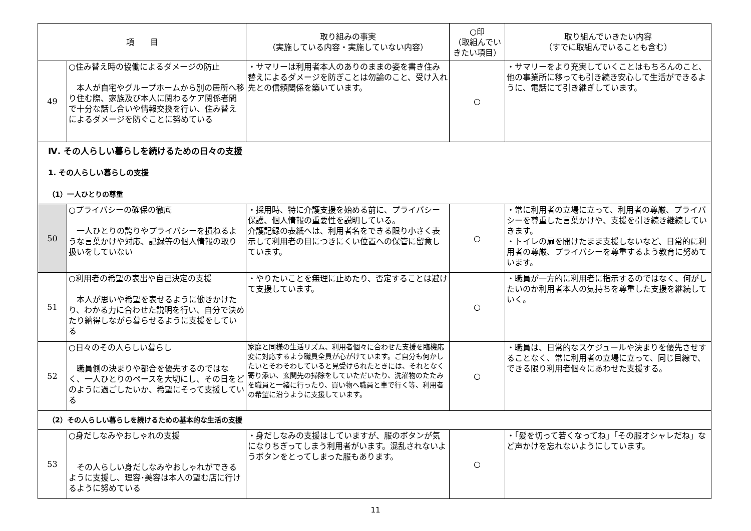| 項 目 | | 取り組みの事実 （実施している内容・実施していない内容） | ○印 （取組んでいきたい項目） | 取り組んでいきたい内容 （すでに取組んでいることも含む） |
| --- | --- | --- | --- | --- |
| 49 | ○住み替え時の協働によるダメージの防止 本人が自宅やグループホームから別の居所へ移り住む際、家族及び本人に関わるケア関係者間で十分な話し合いや情報交換を行い、住み替えによるダメージを防ぐことに努めている | ・サマリーは利用者本人のありのままの姿を書き住み替えによるダメージを防ぎことは勿論のこと、受け入れ先との信頼関係を築いています。 | ○ | ・サマリーをより充実していくことはもちろんのこと、他の事業所に移っても引き続き安心して生活ができるように、電話にて引き継ぎしています。 |
| Ⅳ. その人らしい暮らしを続けるための日々の支援 1. その人らしい暮らしの支援 （1）一人ひとりの尊重 | | | | |
| 50 | ○プライバシーの確保の徹底 一人ひとりの誇りやプライバシーを損ねるような言葉かけや対応、記録等の個人情報の取り扱いをしていない | ・採用時、特に介護支援を始める前に、プライバシー保護、個人情報の重要性を説明している。 介護記録の表紙へは、利用者名をできる限り小さく表示して利用者の目につきにくい位置への保管に留意しています。 | ○ | ・常に利用者の立場に立って、利用者の尊厳、プライバシーを尊重した言葉かけや、支援を引き続き継続していきます。 ・トイレの扉を開けたまま支援しないなど、日常的に利用者の尊厳、プライバシーを尊重するよう教育に努めています。 |
| 51 | ○利用者の希望の表出や自己決定の支援 本人が思いや希望を表せるように働きかけたり、わかる力に合わせた説明を行い、自分で決めたり納得しながら暮らせるように支援をしている | ・やりたいことを無理に止めたり、否定することは避けて支援しています。 | ○ | ・職員が一方的に利用者に指示するのではなく、何がしたいのか利用者本人の気持ちを尊重した支援を継続していく。 |
| 52 | ○日々のその人らしい暮らし 職員側の決まりや都合を優先するのではなく、一人ひとりのペースを大切にし、その日をどのように過ごしたいか、希望にそって支援している | 家庭と同様の生活リズム、利用者個々に合わせた支援を臨機応変に対応するよう職員全員が心がけています。ご自分も何かしたいとそわそわしていると見受けられたときには、それとなく寄り添い、玄関先の掃除をしていただいたり、洗濯物のたたみを職員と一緒に行ったり、買い物へ職員と車で行く等、利用者の希望に沿うように支援しています。 | ○ | ・職員は、日常的なスケジュールや決まりを優先させすることなく、常に利用者の立場に立って、同じ目線で、できる限り利用者個々にあわせた支援する。 |
| （2）その人らしい暮らしを続けるための基本的な生活の支援 | | | | |
| 53 | ○身だしなみやおしゃれの支援 その人らしい身だしなみやおしゃれができるように支援し、理容･美容は本人の望む店に行けるように努めている | ・身だしなみの支援はしていますが、服のボタンが気になりちぎってしまう利用者がいます。混乱されないようボタンをとってしまった服もあります。 | ○ | ・「髪を切って若くなってね」「その服オシャレだね」など声かけを忘れないようにしています。 |
11